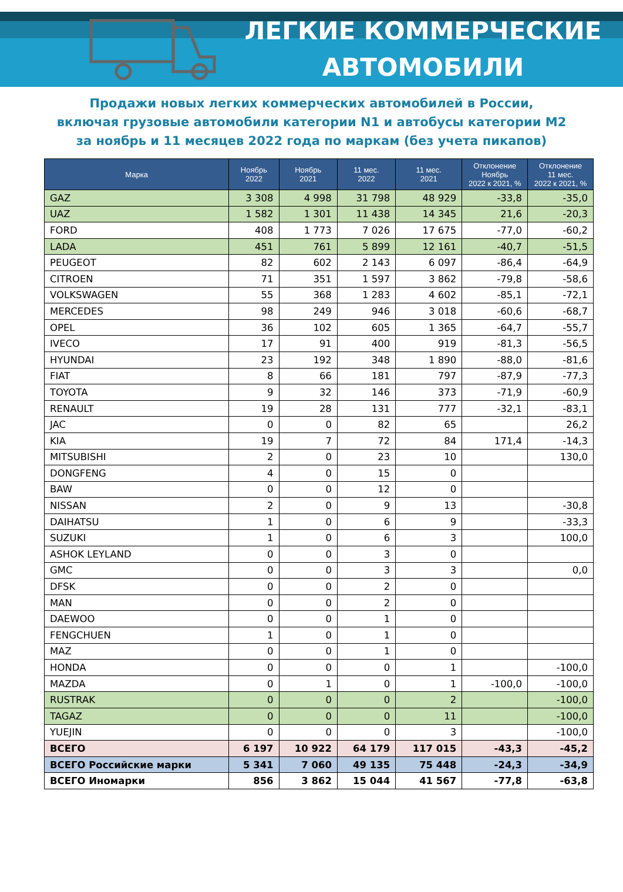ЛЕГКИЕ КОММЕРЧЕСКИЕ
АВТОМОБИЛИ
Продажи новых легких коммерческих автомобилей в России,
включая грузовые автомобили категории N1 и автобусы категории M2
за ноябрь и 11 месяцев 2022 года по маркам (без учета пикапов)
| Марка | Ноябрь 2022 | Ноябрь 2021 | 11 мес. 2022 | 11 мес. 2021 | Отклонение Ноябрь 2022 к 2021, % | Отклонение 11 мес. 2022 к 2021, % |
| --- | --- | --- | --- | --- | --- | --- |
| GAZ | 3 308 | 4 998 | 31 798 | 48 929 | -33,8 | -35,0 |
| UAZ | 1 582 | 1 301 | 11 438 | 14 345 | 21,6 | -20,3 |
| FORD | 408 | 1 773 | 7 026 | 17 675 | -77,0 | -60,2 |
| LADA | 451 | 761 | 5 899 | 12 161 | -40,7 | -51,5 |
| PEUGEOT | 82 | 602 | 2 143 | 6 097 | -86,4 | -64,9 |
| CITROEN | 71 | 351 | 1 597 | 3 862 | -79,8 | -58,6 |
| VOLKSWAGEN | 55 | 368 | 1 283 | 4 602 | -85,1 | -72,1 |
| MERCEDES | 98 | 249 | 946 | 3 018 | -60,6 | -68,7 |
| OPEL | 36 | 102 | 605 | 1 365 | -64,7 | -55,7 |
| IVECO | 17 | 91 | 400 | 919 | -81,3 | -56,5 |
| HYUNDAI | 23 | 192 | 348 | 1 890 | -88,0 | -81,6 |
| FIAT | 8 | 66 | 181 | 797 | -87,9 | -77,3 |
| TOYOTA | 9 | 32 | 146 | 373 | -71,9 | -60,9 |
| RENAULT | 19 | 28 | 131 | 777 | -32,1 | -83,1 |
| JAC | 0 | 0 | 82 | 65 | | 26,2 |
| KIA | 19 | 7 | 72 | 84 | 171,4 | -14,3 |
| MITSUBISHI | 2 | 0 | 23 | 10 | | 130,0 |
| DONGFENG | 4 | 0 | 15 | 0 | | |
| BAW | 0 | 0 | 12 | 0 | | |
| NISSAN | 2 | 0 | 9 | 13 | | -30,8 |
| DAIHATSU | 1 | 0 | 6 | 9 | | -33,3 |
| SUZUKI | 1 | 0 | 6 | 3 | | 100,0 |
| ASHOK LEYLAND | 0 | 0 | 3 | 0 | | |
| GMC | 0 | 0 | 3 | 3 | | 0,0 |
| DFSK | 0 | 0 | 2 | 0 | | |
| MAN | 0 | 0 | 2 | 0 | | |
| DAEWOO | 0 | 0 | 1 | 0 | | |
| FENGCHUEN | 1 | 0 | 1 | 0 | | |
| MAZ | 0 | 0 | 1 | 0 | | |
| HONDA | 0 | 0 | 0 | 1 | | -100,0 |
| MAZDA | 0 | 1 | 0 | 1 | -100,0 | -100,0 |
| RUSTRAK | 0 | 0 | 0 | 2 | | -100,0 |
| TAGAZ | 0 | 0 | 0 | 11 | | -100,0 |
| YUEJIN | 0 | 0 | 0 | 3 | | -100,0 |
| ВСЕГО | 6 197 | 10 922 | 64 179 | 117 015 | -43,3 | -45,2 |
| ВСЕГО Российские марки | 5 341 | 7 060 | 49 135 | 75 448 | -24,3 | -34,9 |
| ВСЕГО Иномарки | 856 | 3 862 | 15 044 | 41 567 | -77,8 | -63,8 |